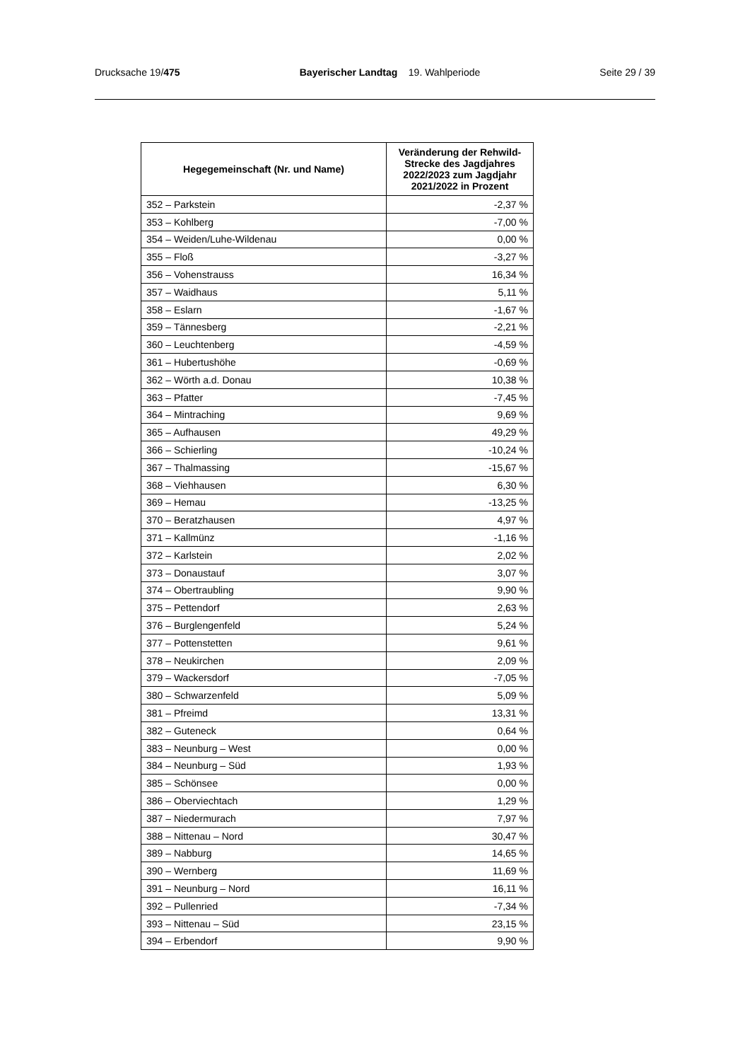Drucksache 19/475 Bayerischer Landtag 19. Wahlperiode Seite 29 / 39
| Hegegemeinschaft (Nr. und Name) | Veränderung der Rehwild-Strecke des Jagdjahres 2022/2023 zum Jagdjahr 2021/2022 in Prozent |
| --- | --- |
| 352 – Parkstein | -2,37 % |
| 353 – Kohlberg | -7,00 % |
| 354 – Weiden/Luhe-Wildenau | 0,00 % |
| 355 – Floß | -3,27 % |
| 356 – Vohenstrauss | 16,34 % |
| 357 – Waidhaus | 5,11 % |
| 358 – Eslarn | -1,67 % |
| 359 – Tännesberg | -2,21 % |
| 360 – Leuchtenberg | -4,59 % |
| 361 – Hubertushöhe | -0,69 % |
| 362 – Wörth a.d. Donau | 10,38 % |
| 363 – Pfatter | -7,45 % |
| 364 – Mintraching | 9,69 % |
| 365 – Aufhausen | 49,29 % |
| 366 – Schierling | -10,24 % |
| 367 – Thalmassing | -15,67 % |
| 368 – Viehhausen | 6,30 % |
| 369 – Hemau | -13,25 % |
| 370 – Beratzhausen | 4,97 % |
| 371 – Kallmünz | -1,16 % |
| 372 – Karlstein | 2,02 % |
| 373 – Donaustauf | 3,07 % |
| 374 – Obertraubling | 9,90 % |
| 375 – Pettendorf | 2,63 % |
| 376 – Burglengenfeld | 5,24 % |
| 377 – Pottenstetten | 9,61 % |
| 378 – Neukirchen | 2,09 % |
| 379 – Wackersdorf | -7,05 % |
| 380 – Schwarzenfeld | 5,09 % |
| 381 – Pfreimd | 13,31 % |
| 382 – Guteneck | 0,64 % |
| 383 – Neunburg – West | 0,00 % |
| 384 – Neunburg – Süd | 1,93 % |
| 385 – Schönsee | 0,00 % |
| 386 – Oberviechtach | 1,29 % |
| 387 – Niedermurach | 7,97 % |
| 388 – Nittenau – Nord | 30,47 % |
| 389 – Nabburg | 14,65 % |
| 390 – Wernberg | 11,69 % |
| 391 – Neunburg – Nord | 16,11 % |
| 392 – Pullenried | -7,34 % |
| 393 – Nittenau – Süd | 23,15 % |
| 394 – Erbendorf | 9,90 % |